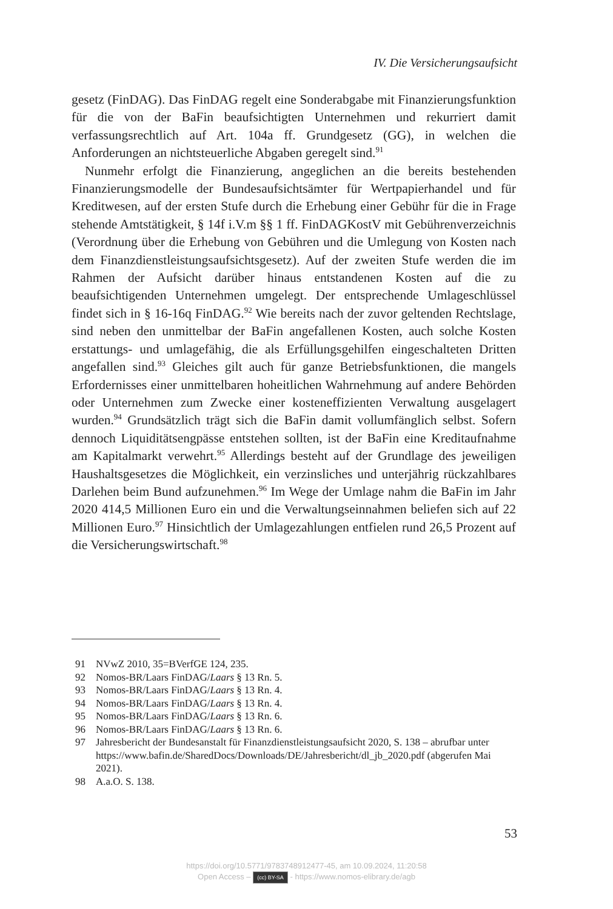IV. Die Versicherungsaufsicht
gesetz (FinDAG). Das FinDAG regelt eine Sonderabgabe mit Finanzierungsfunktion für die von der BaFin beaufsichtigten Unternehmen und rekurriert damit verfassungsrechtlich auf Art. 104a ff. Grundgesetz (GG), in welchen die Anforderungen an nichtsteuerliche Abgaben geregelt sind.<sup>91</sup>
Nunmehr erfolgt die Finanzierung, angeglichen an die bereits bestehenden Finanzierungsmodelle der Bundesaufsichtsämter für Wertpapierhandel und für Kreditwesen, auf der ersten Stufe durch die Erhebung einer Gebühr für die in Frage stehende Amtstätigkeit, § 14f i.V.m §§ 1 ff. FinDAGKostV mit Gebührenverzeichnis (Verordnung über die Erhebung von Gebühren und die Umlegung von Kosten nach dem Finanzdienstleistungsaufsichtsgesetz). Auf der zweiten Stufe werden die im Rahmen der Aufsicht darüber hinaus entstandenen Kosten auf die zu beaufsichtigenden Unternehmen umgelegt. Der entsprechende Umlageschlüssel findet sich in § 16-16q FinDAG.<sup>92</sup> Wie bereits nach der zuvor geltenden Rechtslage, sind neben den unmittelbar der BaFin angefallenen Kosten, auch solche Kosten erstattungs- und umlagefähig, die als Erfüllungsgehilfen eingeschalteten Dritten angefallen sind.<sup>93</sup> Gleiches gilt auch für ganze Betriebsfunktionen, die mangels Erfordernisses einer unmittelbaren hoheitlichen Wahrnehmung auf andere Behörden oder Unternehmen zum Zwecke einer kosteneffizienten Verwaltung ausgelagert wurden.<sup>94</sup> Grundsätzlich trägt sich die BaFin damit vollumfänglich selbst. Sofern dennoch Liquiditätsengpässe entstehen sollten, ist der BaFin eine Kreditaufnahme am Kapitalmarkt verwehrt.<sup>95</sup> Allerdings besteht auf der Grundlage des jeweiligen Haushaltsgesetzes die Möglichkeit, ein verzinsliches und unterjährig rückzahlbares Darlehen beim Bund aufzunehmen.<sup>96</sup> Im Wege der Umlage nahm die BaFin im Jahr 2020 414,5 Millionen Euro ein und die Verwaltungseinnahmen beliefen sich auf 22 Millionen Euro.<sup>97</sup> Hinsichtlich der Umlagezahlungen entfielen rund 26,5 Prozent auf die Versicherungswirtschaft.<sup>98</sup>
91 NVwZ 2010, 35=BVerfGE 124, 235.
92 Nomos-BR/Laars FinDAG/Laars § 13 Rn. 5.
93 Nomos-BR/Laars FinDAG/Laars § 13 Rn. 4.
94 Nomos-BR/Laars FinDAG/Laars § 13 Rn. 4.
95 Nomos-BR/Laars FinDAG/Laars § 13 Rn. 6.
96 Nomos-BR/Laars FinDAG/Laars § 13 Rn. 6.
97 Jahresbericht der Bundesanstalt für Finanzdienstleistungsaufsicht 2020, S. 138 – abrufbar unter https://www.bafin.de/SharedDocs/Downloads/DE/Jahresbericht/dl_jb_2020.pdf (abgerufen Mai 2021).
98 A.a.O. S. 138.
53
https://doi.org/10.5771/9783748912477-45, am 10.09.2024, 11:20:58
Open Access – (cc) BY-SA - https://www.nomos-elibrary.de/agb